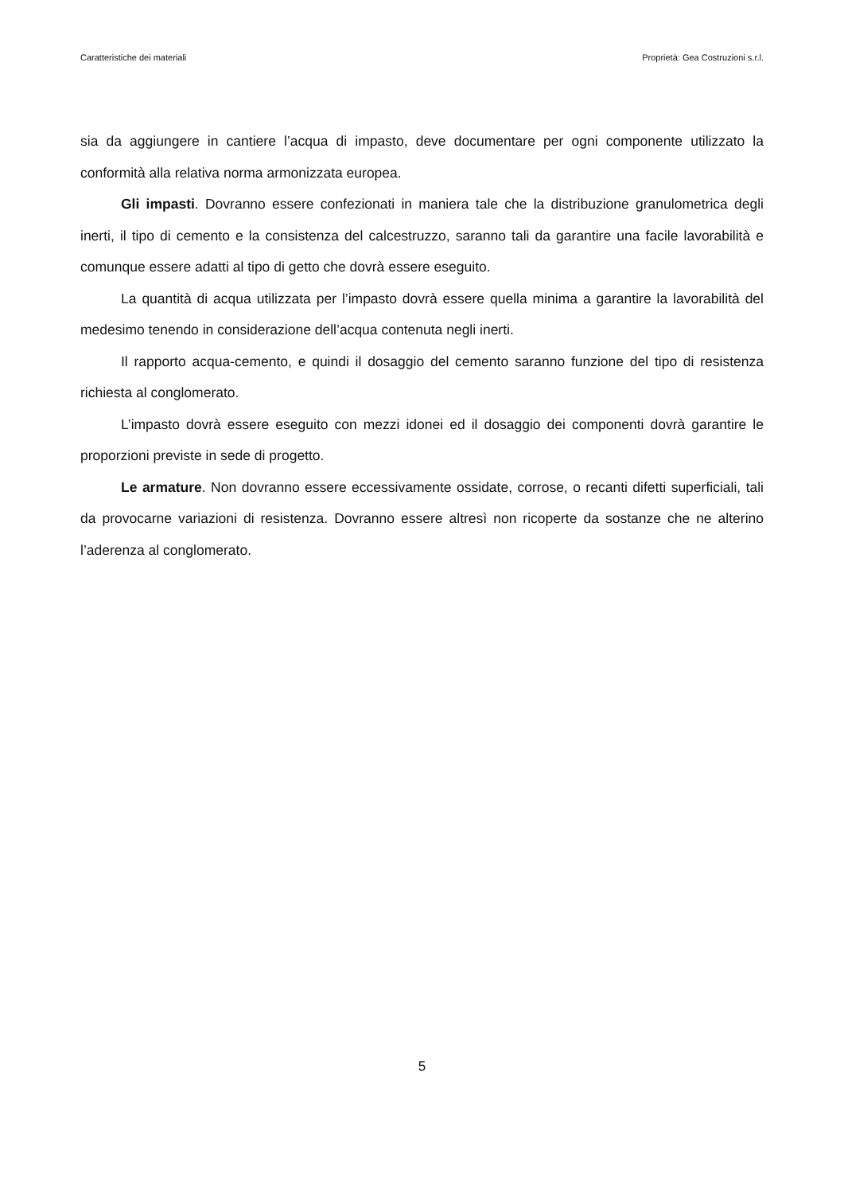Caratteristiche dei materiali Proprietà: Gea Costruzioni s.r.l.
sia da aggiungere in cantiere l’acqua di impasto, deve documentare per ogni componente utilizzato la conformità alla relativa norma armonizzata europea.
Gli impasti. Dovranno essere confezionati in maniera tale che la distribuzione granulometrica degli inerti, il tipo di cemento e la consistenza del calcestruzzo, saranno tali da garantire una facile lavorabilità e comunque essere adatti al tipo di getto che dovrà essere eseguito.
La quantità di acqua utilizzata per l’impasto dovrà essere quella minima a garantire la lavorabilità del medesimo tenendo in considerazione dell’acqua contenuta negli inerti.
Il rapporto acqua-cemento, e quindi il dosaggio del cemento saranno funzione del tipo di resistenza richiesta al conglomerato.
L’impasto dovrà essere eseguito con mezzi idonei ed il dosaggio dei componenti dovrà garantire le proporzioni previste in sede di progetto.
Le armature. Non dovranno essere eccessivamente ossidate, corrose, o recanti difetti superficiali, tali da provocarne variazioni di resistenza. Dovranno essere altresì non ricoperte da sostanze che ne alterino l’aderenza al conglomerato.
5